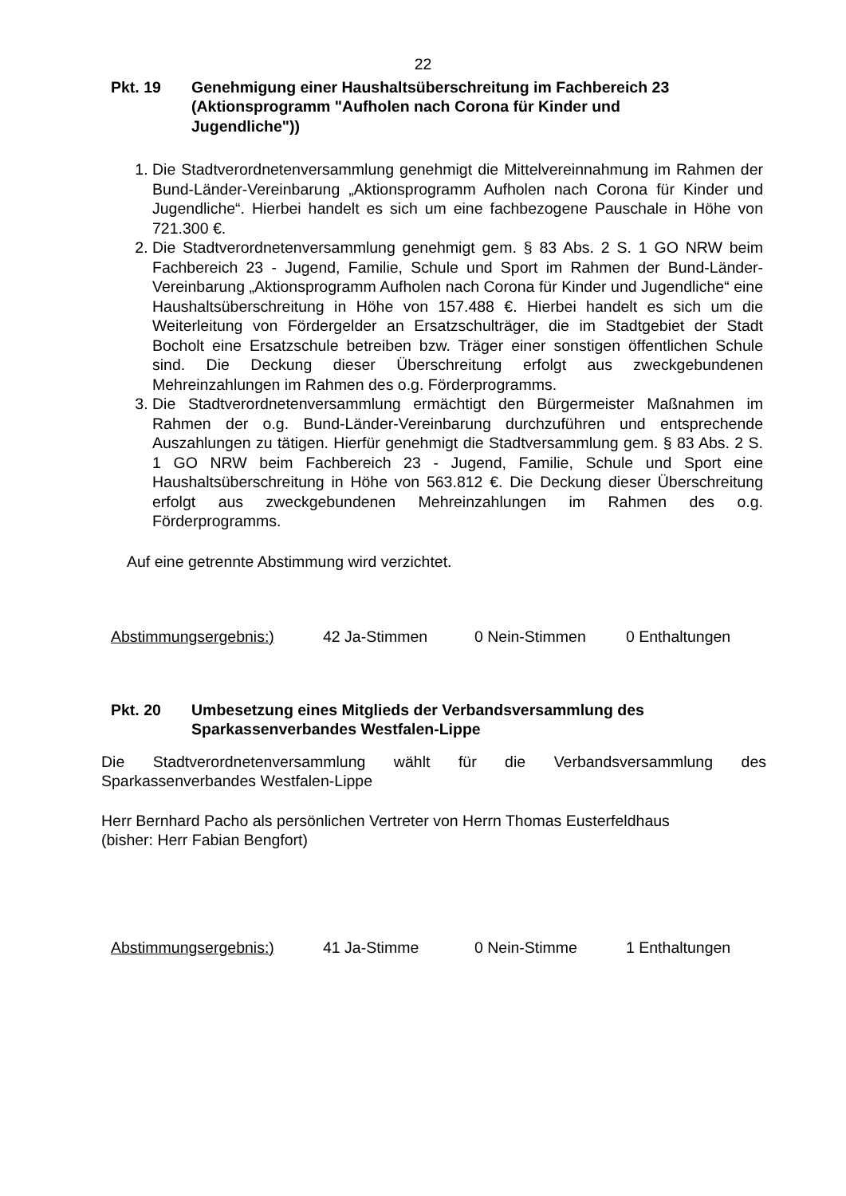22
Pkt. 19 Genehmigung einer Haushaltsüberschreitung im Fachbereich 23 (Aktionsprogramm "Aufholen nach Corona für Kinder und Jugendliche"))
1. Die Stadtverordnetenversammlung genehmigt die Mittelvereinnahmung im Rahmen der Bund-Länder-Vereinbarung „Aktionsprogramm Aufholen nach Corona für Kinder und Jugendliche“. Hierbei handelt es sich um eine fachbezogene Pauschale in Höhe von 721.300 €.
2. Die Stadtverordnetenversammlung genehmigt gem. § 83 Abs. 2 S. 1 GO NRW beim Fachbereich 23 - Jugend, Familie, Schule und Sport im Rahmen der Bund-Länder-Vereinbarung „Aktionsprogramm Aufholen nach Corona für Kinder und Jugendliche“ eine Haushaltsüberschreitung in Höhe von 157.488 €. Hierbei handelt es sich um die Weiterleitung von Fördergelder an Ersatzschulträger, die im Stadtgebiet der Stadt Bocholt eine Ersatzschule betreiben bzw. Träger einer sonstigen öffentlichen Schule sind. Die Deckung dieser Überschreitung erfolgt aus zweckgebundenen Mehreinzahlungen im Rahmen des o.g. Förderprogramms.
3. Die Stadtverordnetenversammlung ermächtigt den Bürgermeister Maßnahmen im Rahmen der o.g. Bund-Länder-Vereinbarung durchzuführen und entsprechende Auszahlungen zu tätigen. Hierfür genehmigt die Stadtversammlung gem. § 83 Abs. 2 S. 1 GO NRW beim Fachbereich 23 - Jugend, Familie, Schule und Sport eine Haushaltsüberschreitung in Höhe von 563.812 €. Die Deckung dieser Überschreitung erfolgt aus zweckgebundenen Mehreinzahlungen im Rahmen des o.g. Förderprogramms.
Auf eine getrennte Abstimmung wird verzichtet.
Abstimmungsergebnis:) 42 Ja-Stimmen 0 Nein-Stimmen 0 Enthaltungen
Pkt. 20 Umbesetzung eines Mitglieds der Verbandsversammlung des Sparkassenverbandes Westfalen-Lippe
Die Stadtverordnetenversammlung wählt für die Verbandsversammlung des Sparkassenverbandes Westfalen-Lippe
Herr Bernhard Pacho als persönlichen Vertreter von Herrn Thomas Eusterfeldhaus
(bisher: Herr Fabian Bengfort)
Abstimmungsergebnis:) 41 Ja-Stimme 0 Nein-Stimme 1 Enthaltungen